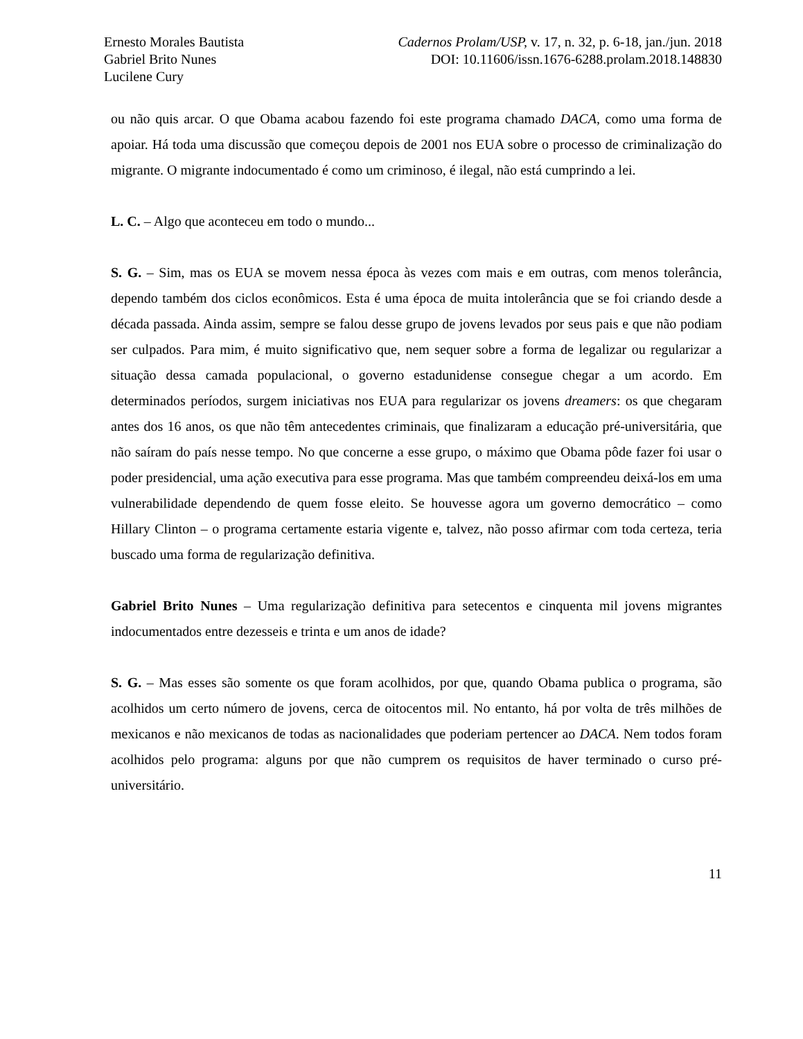Ernesto Morales Bautista
Gabriel Brito Nunes
Lucilene Cury
Cadernos Prolam/USP, v. 17, n. 32, p. 6-18, jan./jun. 2018
DOI: 10.11606/issn.1676-6288.prolam.2018.148830
ou não quis arcar. O que Obama acabou fazendo foi este programa chamado DACA, como uma forma de apoiar. Há toda uma discussão que começou depois de 2001 nos EUA sobre o processo de criminalização do migrante. O migrante indocumentado é como um criminoso, é ilegal, não está cumprindo a lei.
L. C. – Algo que aconteceu em todo o mundo...
S. G. – Sim, mas os EUA se movem nessa época às vezes com mais e em outras, com menos tolerância, dependo também dos ciclos econômicos. Esta é uma época de muita intolerância que se foi criando desde a década passada. Ainda assim, sempre se falou desse grupo de jovens levados por seus pais e que não podiam ser culpados. Para mim, é muito significativo que, nem sequer sobre a forma de legalizar ou regularizar a situação dessa camada populacional, o governo estadunidense consegue chegar a um acordo. Em determinados períodos, surgem iniciativas nos EUA para regularizar os jovens dreamers: os que chegaram antes dos 16 anos, os que não têm antecedentes criminais, que finalizaram a educação pré-universitária, que não saíram do país nesse tempo. No que concerne a esse grupo, o máximo que Obama pôde fazer foi usar o poder presidencial, uma ação executiva para esse programa. Mas que também compreendeu deixá-los em uma vulnerabilidade dependendo de quem fosse eleito. Se houvesse agora um governo democrático – como Hillary Clinton – o programa certamente estaria vigente e, talvez, não posso afirmar com toda certeza, teria buscado uma forma de regularização definitiva.
Gabriel Brito Nunes – Uma regularização definitiva para setecentos e cinquenta mil jovens migrantes indocumentados entre dezesseis e trinta e um anos de idade?
S. G. – Mas esses são somente os que foram acolhidos, por que, quando Obama publica o programa, são acolhidos um certo número de jovens, cerca de oitocentos mil. No entanto, há por volta de três milhões de mexicanos e não mexicanos de todas as nacionalidades que poderiam pertencer ao DACA. Nem todos foram acolhidos pelo programa: alguns por que não cumprem os requisitos de haver terminado o curso pré-universitário.
11